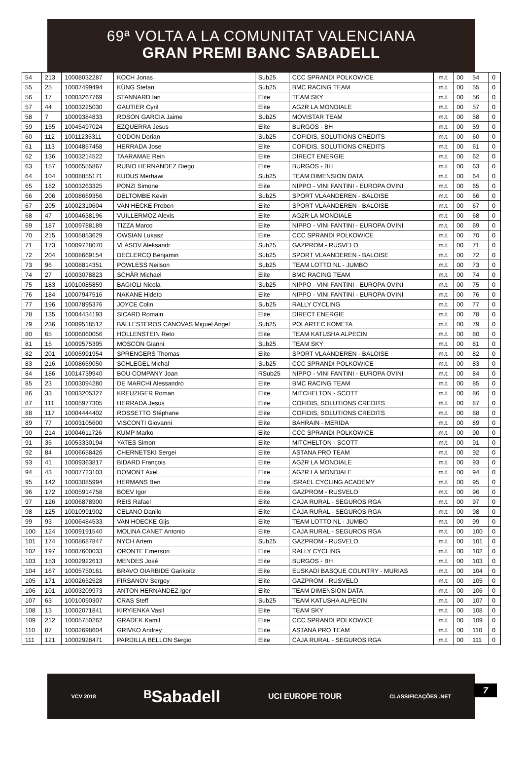69ª VOLTA A LA COMUNITAT VALENCIANA
GRAN PREMI BANC SABADELL
| 54 | 213 | 10008032287 | KOCH Jonas | Sub25 | CCC SPRANDI POLKOWICE | m.t. | 00 | 54 | 0 |
| 55 | 25 | 10007499494 | KÜNG Stefan | Sub25 | BMC RACING TEAM | m.t. | 00 | 55 | 0 |
| 56 | 17 | 10003267769 | STANNARD Ian | Elite | TEAM SKY | m.t. | 00 | 56 | 0 |
| 57 | 44 | 10003225030 | GAUTIER Cyril | Elite | AG2R LA MONDIALE | m.t. | 00 | 57 | 0 |
| 58 | 7 | 10009384833 | ROSON GARCIA Jaime | Sub25 | MOVISTAR TEAM | m.t. | 00 | 58 | 0 |
| 59 | 155 | 10045497024 | EZQUERRA Jesus | Elite | BURGOS - BH | m.t. | 00 | 59 | 0 |
| 60 | 112 | 10011235311 | GODON Dorian | Sub25 | COFIDIS, SOLUTIONS CREDITS | m.t. | 00 | 60 | 0 |
| 61 | 113 | 10004857458 | HERRADA Jose | Elite | COFIDIS, SOLUTIONS CREDITS | m.t. | 00 | 61 | 0 |
| 62 | 136 | 10003214522 | TAARAMAE Rein | Elite | DIRECT ENERGIE | m.t. | 00 | 62 | 0 |
| 63 | 157 | 10006555867 | RUBIO HERNANDEZ Diego | Elite | BURGOS - BH | m.t. | 00 | 63 | 0 |
| 64 | 104 | 10008855171 | KUDUS Merhawi | Sub25 | TEAM DIMENSION DATA | m.t. | 00 | 64 | 0 |
| 65 | 182 | 10003263325 | PONZI Simone | Elite | NIPPO - VINI FANTINI - EUROPA OVINI | m.t. | 00 | 65 | 0 |
| 66 | 206 | 10008669356 | DELTOMBE Kevin | Sub25 | SPORT VLAANDEREN - BALOISE | m.t. | 00 | 66 | 0 |
| 67 | 205 | 10002310604 | VAN HECKE Preben | Elite | SPORT VLAANDEREN - BALOISE | m.t. | 00 | 67 | 0 |
| 68 | 47 | 10004638196 | VUILLERMOZ Alexis | Elite | AG2R LA MONDIALE | m.t. | 00 | 68 | 0 |
| 69 | 187 | 10009788189 | TIZZA Marco | Elite | NIPPO - VINI FANTINI - EUROPA OVINI | m.t. | 00 | 69 | 0 |
| 70 | 215 | 10005853629 | OWSIAN Lukasz | Elite | CCC SPRANDI POLKOWICE | m.t. | 00 | 70 | 0 |
| 71 | 173 | 10009728070 | VLASOV Aleksandr | Sub25 | GAZPROM - RUSVELO | m.t. | 00 | 71 | 0 |
| 72 | 204 | 10008669154 | DECLERCQ Benjamin | Sub25 | SPORT VLAANDEREN - BALOISE | m.t. | 00 | 72 | 0 |
| 73 | 96 | 10008814351 | POWLESS Neilson | Sub25 | TEAM LOTTO NL - JUMBO | m.t. | 00 | 73 | 0 |
| 74 | 27 | 10003078823 | SCHÄR Michael | Elite | BMC RACING TEAM | m.t. | 00 | 74 | 0 |
| 75 | 183 | 10010085859 | BAGIOLI Nicola | Sub25 | NIPPO - VINI FANTINI - EUROPA OVINI | m.t. | 00 | 75 | 0 |
| 76 | 184 | 10007947516 | NAKANE Hideto | Elite | NIPPO - VINI FANTINI - EUROPA OVINI | m.t. | 00 | 76 | 0 |
| 77 | 196 | 10007895376 | JOYCE Colin | Sub25 | RALLY CYCLING | m.t. | 00 | 77 | 0 |
| 78 | 135 | 10004434193 | SICARD Romain | Elite | DIRECT ENERGIE | m.t. | 00 | 78 | 0 |
| 79 | 236 | 10009518512 | BALLESTEROS CANOVAS Miguel Angel | Sub25 | POLARTEC KOMETA | m.t. | 00 | 79 | 0 |
| 80 | 65 | 10006060056 | HOLLENSTEIN Reto | Elite | TEAM KATUSHA ALPECIN | m.t. | 00 | 80 | 0 |
| 81 | 15 | 10009575395 | MOSCON Gianni | Sub25 | TEAM SKY | m.t. | 00 | 81 | 0 |
| 82 | 201 | 10005991954 | SPRENGERS Thomas | Elite | SPORT VLAANDEREN - BALOISE | m.t. | 00 | 82 | 0 |
| 83 | 216 | 10008659050 | SCHLEGEL Michal | Sub25 | CCC SPRANDI POLKOWICE | m.t. | 00 | 83 | 0 |
| 84 | 186 | 10014739940 | BOU COMPANY Joan | RSub25 | NIPPO - VINI FANTINI - EUROPA OVINI | m.t. | 00 | 84 | 0 |
| 85 | 23 | 10003094280 | DE MARCHI Alessandro | Elite | BMC RACING TEAM | m.t. | 00 | 85 | 0 |
| 86 | 33 | 10003205327 | KREUZIGER Roman | Elite | MITCHELTON - SCOTT | m.t. | 00 | 86 | 0 |
| 87 | 111 | 10005977305 | HERRADA Jesus | Elite | COFIDIS, SOLUTIONS CREDITS | m.t. | 00 | 87 | 0 |
| 88 | 117 | 10004444402 | ROSSETTO Stéphane | Elite | COFIDIS, SOLUTIONS CREDITS | m.t. | 00 | 88 | 0 |
| 89 | 77 | 10003105600 | VISCONTI Giovanni | Elite | BAHRAIN - MERIDA | m.t. | 00 | 89 | 0 |
| 90 | 214 | 10004611726 | KUMP Marko | Elite | CCC SPRANDI POLKOWICE | m.t. | 00 | 90 | 0 |
| 91 | 35 | 10053330194 | YATES Simon | Elite | MITCHELTON - SCOTT | m.t. | 00 | 91 | 0 |
| 92 | 84 | 10006658426 | CHERNETSKI Sergei | Elite | ASTANA PRO TEAM | m.t. | 00 | 92 | 0 |
| 93 | 41 | 10009363817 | BIDARD François | Elite | AG2R LA MONDIALE | m.t. | 00 | 93 | 0 |
| 94 | 43 | 10007723103 | DOMONT Axel | Elite | AG2R LA MONDIALE | m.t. | 00 | 94 | 0 |
| 95 | 142 | 10003085994 | HERMANS Ben | Elite | ISRAEL CYCLING ACADEMY | m.t. | 00 | 95 | 0 |
| 96 | 172 | 10005914758 | BOEV Igor | Elite | GAZPROM - RUSVELO | m.t. | 00 | 96 | 0 |
| 97 | 126 | 10006878900 | REIS Rafael | Elite | CAJA RURAL - SEGUROS RGA | m.t. | 00 | 97 | 0 |
| 98 | 125 | 10010991902 | CELANO Danilo | Elite | CAJA RURAL - SEGUROS RGA | m.t. | 00 | 98 | 0 |
| 99 | 93 | 10006484533 | VAN HOECKE Gijs | Elite | TEAM LOTTO NL - JUMBO | m.t. | 00 | 99 | 0 |
| 100 | 124 | 10009191540 | MOLINA CANET Antonio | Elite | CAJA RURAL - SEGUROS RGA | m.t. | 00 | 100 | 0 |
| 101 | 174 | 10008687847 | NYCH Artem | Sub25 | GAZPROM - RUSVELO | m.t. | 00 | 101 | 0 |
| 102 | 197 | 10007600033 | ORONTE Emerson | Elite | RALLY CYCLING | m.t. | 00 | 102 | 0 |
| 103 | 153 | 10002922613 | MENDES José | Elite | BURGOS - BH | m.t. | 00 | 103 | 0 |
| 104 | 167 | 10005750161 | BRAVO OIARBIDE Garikoitz | Elite | EUSKADI BASQUE COUNTRY - MURIAS | m.t. | 00 | 104 | 0 |
| 105 | 171 | 10002652528 | FIRSANOV Sergey | Elite | GAZPROM - RUSVELO | m.t. | 00 | 105 | 0 |
| 106 | 101 | 10003209973 | ANTON HERNANDEZ Igor | Elite | TEAM DIMENSION DATA | m.t. | 00 | 106 | 0 |
| 107 | 63 | 10010090307 | CRAS Steff | Sub25 | TEAM KATUSHA ALPECIN | m.t. | 00 | 107 | 0 |
| 108 | 13 | 10002071841 | KIRYIENKA Vasil | Elite | TEAM SKY | m.t. | 00 | 108 | 0 |
| 109 | 212 | 10005750262 | GRADEK Kamil | Elite | CCC SPRANDI POLKOWICE | m.t. | 00 | 109 | 0 |
| 110 | 87 | 10002698604 | GRIVKO Andrey | Elite | ASTANA PRO TEAM | m.t. | 00 | 110 | 0 |
| 111 | 121 | 10002928471 | PARDILLA BELLON Sergio | Elite | CAJA RURAL - SEGUROS RGA | m.t. | 00 | 111 | 0 |
VCV 2018 ᴮSabadell UCI EUROPE TOUR CLASSIFICAÇÕES .NET
7